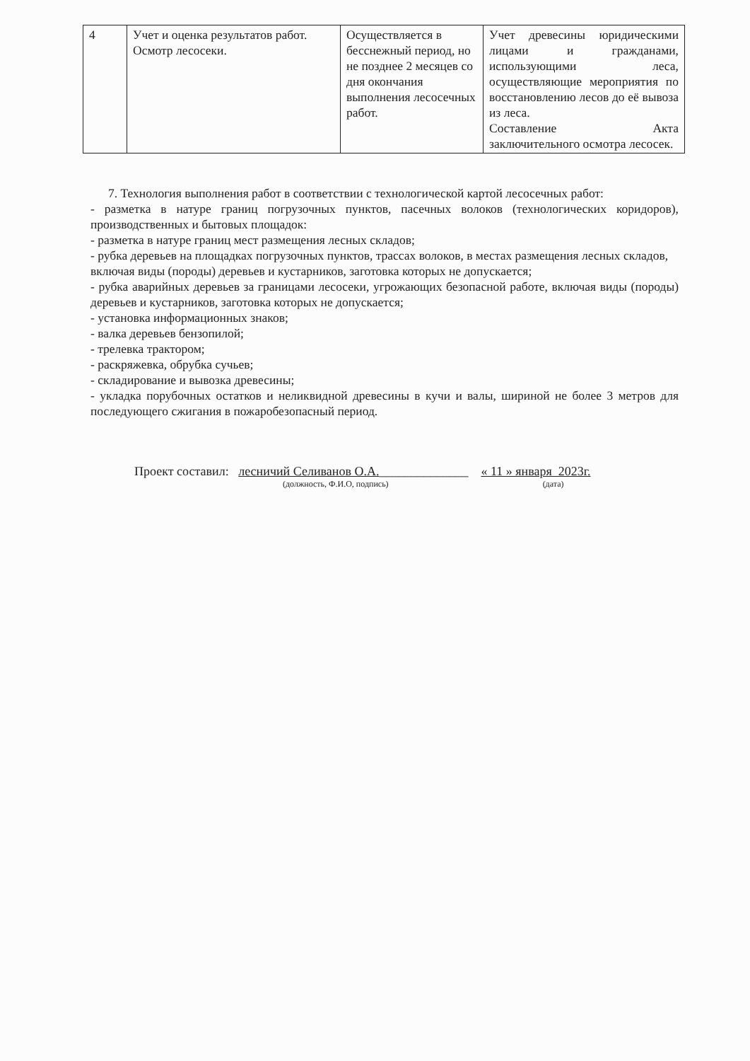| 4 | Учет и оценка результатов работ. Осмотр лесосеки. | Осуществляется в бесснежный период, но не позднее 2 месяцев со дня окончания выполнения лесосечных работ. | Учет древесины юридическими лицами и гражданами, использующими леса, осуществляющие мероприятия по восстановлению лесов до её вывоза из леса. Составление Акта заключительного осмотра лесосек. |
7. Технология выполнения работ в соответствии с технологической картой лесосечных работ:
- разметка в натуре границ погрузочных пунктов, пасечных волоков (технологических коридоров), производственных и бытовых площадок:
- разметка в натуре границ мест размещения лесных складов;
- рубка деревьев на площадках погрузочных пунктов, трассах волоков, в местах размещения лесных складов, включая виды (породы) деревьев и кустарников, заготовка которых не допускается;
- рубка аварийных деревьев за границами лесосеки, угрожающих безопасной работе, включая виды (породы) деревьев и кустарников, заготовка которых не допускается;
- установка информационных знаков;
- валка деревьев бензопилой;
- трелевка трактором;
- раскряжевка, обрубка сучьев;
- складирование и вывозка древесины;
- укладка порубочных остатков и неликвидной древесины в кучи и валы, шириной не более 3 метров для последующего сжигания в пожаробезопасный период.
Проект составил: лесничий Селиванов О.А.______________ « 11 » января 2023г.
(должность, Ф.И.О, подпись) (дата)